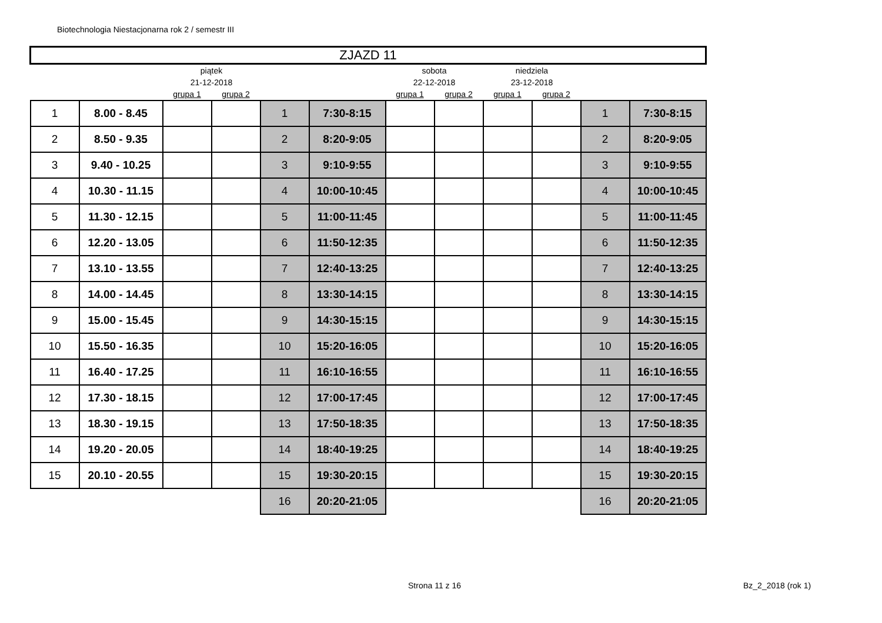Biotechnologia Niestacjonarna rok 2 / semestr III
| ZJAZD 11 | | | | | | | | | | | |
| | | piątek | | | | sobota | | niedziela | | | |
| | | 21-12-2018 | | | | 22-12-2018 | | 23-12-2018 | | | |
| | | grupa 1 | grupa 2 | | | grupa 1 | grupa 2 | grupa 1 | grupa 2 | | |
| 1 | 8.00 - 8.45 | | | 1 | 7:30-8:15 | | | | | 1 | 7:30-8:15 |
| 2 | 8.50 - 9.35 | | | 2 | 8:20-9:05 | | | | | 2 | 8:20-9:05 |
| 3 | 9.40 - 10.25 | | | 3 | 9:10-9:55 | | | | | 3 | 9:10-9:55 |
| 4 | 10.30 - 11.15 | | | 4 | 10:00-10:45 | | | | | 4 | 10:00-10:45 |
| 5 | 11.30 - 12.15 | | | 5 | 11:00-11:45 | | | | | 5 | 11:00-11:45 |
| 6 | 12.20 - 13.05 | | | 6 | 11:50-12:35 | | | | | 6 | 11:50-12:35 |
| 7 | 13.10 - 13.55 | | | 7 | 12:40-13:25 | | | | | 7 | 12:40-13:25 |
| 8 | 14.00 - 14.45 | | | 8 | 13:30-14:15 | | | | | 8 | 13:30-14:15 |
| 9 | 15.00 - 15.45 | | | 9 | 14:30-15:15 | | | | | 9 | 14:30-15:15 |
| 10 | 15.50 - 16.35 | | | 10 | 15:20-16:05 | | | | | 10 | 15:20-16:05 |
| 11 | 16.40 - 17.25 | | | 11 | 16:10-16:55 | | | | | 11 | 16:10-16:55 |
| 12 | 17.30 - 18.15 | | | 12 | 17:00-17:45 | | | | | 12 | 17:00-17:45 |
| 13 | 18.30 - 19.15 | | | 13 | 17:50-18:35 | | | | | 13 | 17:50-18:35 |
| 14 | 19.20 - 20.05 | | | 14 | 18:40-19:25 | | | | | 14 | 18:40-19:25 |
| 15 | 20.10 - 20.55 | | | 15 | 19:30-20:15 | | | | | 15 | 19:30-20:15 |
| | | | | 16 | 20:20-21:05 | | | | | 16 | 20:20-21:05 |
Strona 11 z 16 Bz_2_2018 (rok 1)